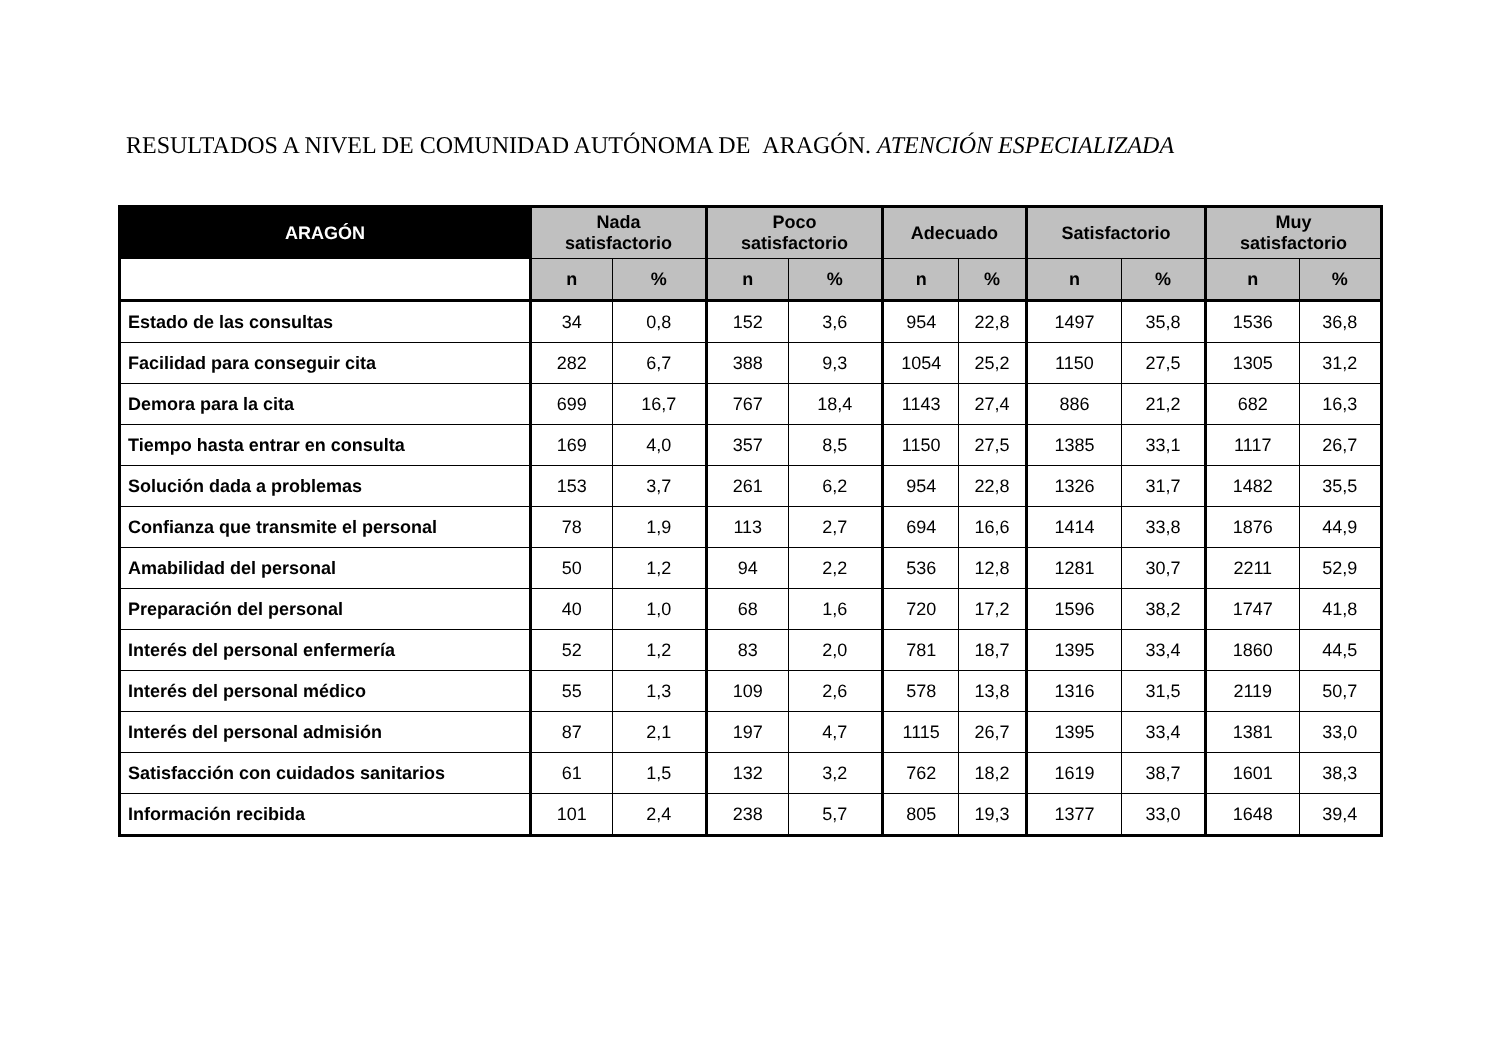RESULTADOS A NIVEL DE COMUNIDAD AUTÓNOMA DE ARAGÓN. ATENCIÓN ESPECIALIZADA
| ARAGÓN | Nada satisfactorio | | Poco satisfactorio | | Adecuado | | Satisfactorio | | Muy satisfactorio | |
| --- | --- | --- | --- | --- | --- | --- | --- | --- | --- | --- |
| | n | % | n | % | n | % | n | % | n | % |
| Estado de las consultas | 34 | 0,8 | 152 | 3,6 | 954 | 22,8 | 1497 | 35,8 | 1536 | 36,8 |
| Facilidad para conseguir cita | 282 | 6,7 | 388 | 9,3 | 1054 | 25,2 | 1150 | 27,5 | 1305 | 31,2 |
| Demora para la cita | 699 | 16,7 | 767 | 18,4 | 1143 | 27,4 | 886 | 21,2 | 682 | 16,3 |
| Tiempo hasta entrar en consulta | 169 | 4,0 | 357 | 8,5 | 1150 | 27,5 | 1385 | 33,1 | 1117 | 26,7 |
| Solución dada a problemas | 153 | 3,7 | 261 | 6,2 | 954 | 22,8 | 1326 | 31,7 | 1482 | 35,5 |
| Confianza que transmite el personal | 78 | 1,9 | 113 | 2,7 | 694 | 16,6 | 1414 | 33,8 | 1876 | 44,9 |
| Amabilidad del personal | 50 | 1,2 | 94 | 2,2 | 536 | 12,8 | 1281 | 30,7 | 2211 | 52,9 |
| Preparación del personal | 40 | 1,0 | 68 | 1,6 | 720 | 17,2 | 1596 | 38,2 | 1747 | 41,8 |
| Interés del personal enfermería | 52 | 1,2 | 83 | 2,0 | 781 | 18,7 | 1395 | 33,4 | 1860 | 44,5 |
| Interés del personal médico | 55 | 1,3 | 109 | 2,6 | 578 | 13,8 | 1316 | 31,5 | 2119 | 50,7 |
| Interés del personal admisión | 87 | 2,1 | 197 | 4,7 | 1115 | 26,7 | 1395 | 33,4 | 1381 | 33,0 |
| Satisfacción con cuidados sanitarios | 61 | 1,5 | 132 | 3,2 | 762 | 18,2 | 1619 | 38,7 | 1601 | 38,3 |
| Información recibida | 101 | 2,4 | 238 | 5,7 | 805 | 19,3 | 1377 | 33,0 | 1648 | 39,4 |